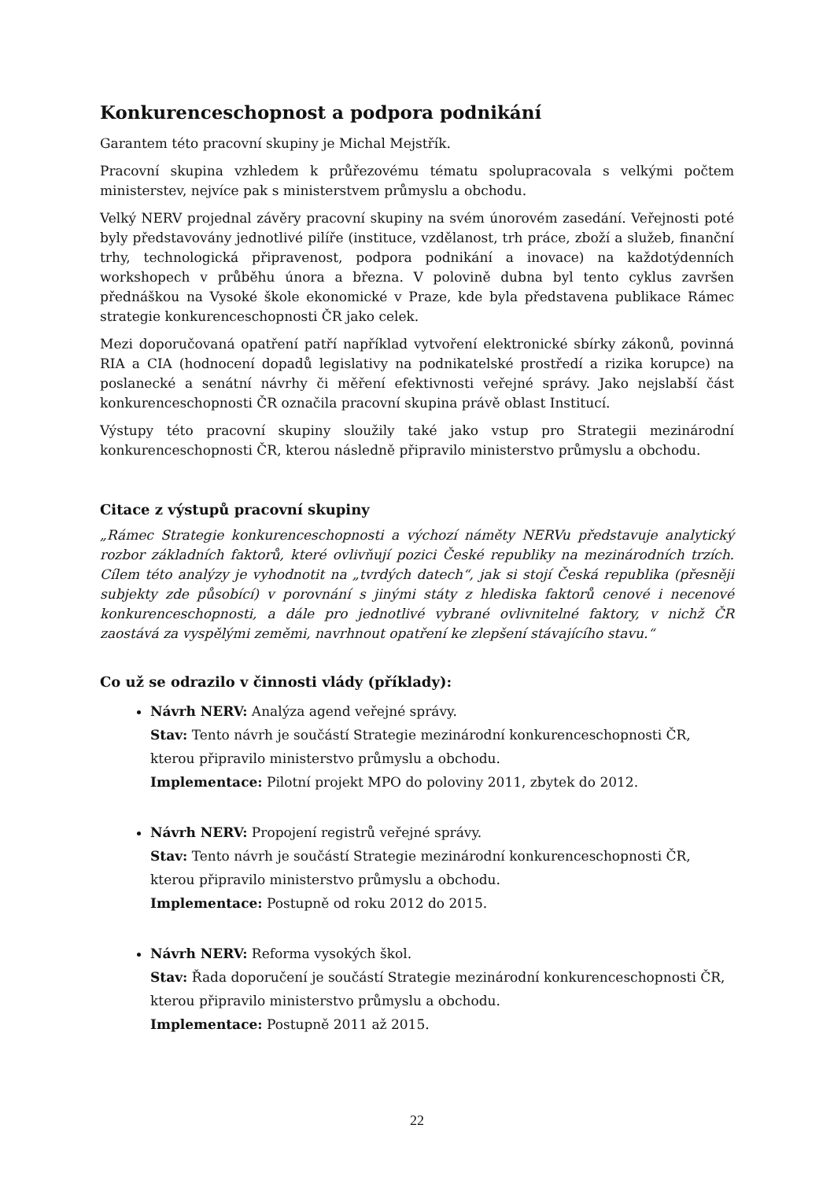Konkurenceschopnost a podpora podnikání
Garantem této pracovní skupiny je Michal Mejstřík.
Pracovní skupina vzhledem k průřezovému tématu spolupracovala s velkými počtem ministerstev, nejvíce pak s ministerstvem průmyslu a obchodu.
Velký NERV projednal závěry pracovní skupiny na svém únorovém zasedání. Veřejnosti poté byly představovány jednotlivé pilíře (instituce, vzdělanost, trh práce, zboží a služeb, finanční trhy, technologická připravenost, podpora podnikání a inovace) na každotýdenních workshopech v průběhu února a března. V polovině dubna byl tento cyklus završen přednáškou na Vysoké škole ekonomické v Praze, kde byla představena publikace Rámec strategie konkurenceschopnosti ČR jako celek.
Mezi doporučovaná opatření patří například vytvoření elektronické sbírky zákonů, povinná RIA a CIA (hodnocení dopadů legislativy na podnikatelské prostředí a rizika korupce) na poslanecké a senátní návrhy či měření efektivnosti veřejné správy. Jako nejslabší část konkurenceschopnosti ČR označila pracovní skupina právě oblast Institucí.
Výstupy této pracovní skupiny sloužily také jako vstup pro Strategii mezinárodní konkurenceschopnosti ČR, kterou následně připravilo ministerstvo průmyslu a obchodu.
Citace z výstupů pracovní skupiny
„Rámec Strategie konkurenceschopnosti a výchozí náměty NERVu představuje analytický rozbor základních faktorů, které ovlivňují pozici České republiky na mezinárodních trzích. Cílem této analýzy je vyhodnotit na „tvrdých datech“, jak si stojí Česká republika (přesněji subjekty zde působící) v porovnání s jinými státy z hlediska faktorů cenové i necenové konkurenceschopnosti, a dále pro jednotlivé vybrané ovlivnitelné faktory, v nichž ČR zaostává za vyspělými zeměmi, navrhnout opatření ke zlepšení stávajícího stavu.“
Co už se odrazilo v činnosti vlády (příklady):
Návrh NERV: Analýza agend veřejné správy.
Stav: Tento návrh je součástí Strategie mezinárodní konkurenceschopnosti ČR, kterou připravilo ministerstvo průmyslu a obchodu.
Implementace: Pilotní projekt MPO do poloviny 2011, zbytek do 2012.
Návrh NERV: Propojení registrů veřejné správy.
Stav: Tento návrh je součástí Strategie mezinárodní konkurenceschopnosti ČR, kterou připravilo ministerstvo průmyslu a obchodu.
Implementace: Postupně od roku 2012 do 2015.
Návrh NERV: Reforma vysokých škol.
Stav: Řada doporučení je součástí Strategie mezinárodní konkurenceschopnosti ČR, kterou připravilo ministerstvo průmyslu a obchodu.
Implementace: Postupně 2011 až 2015.
22